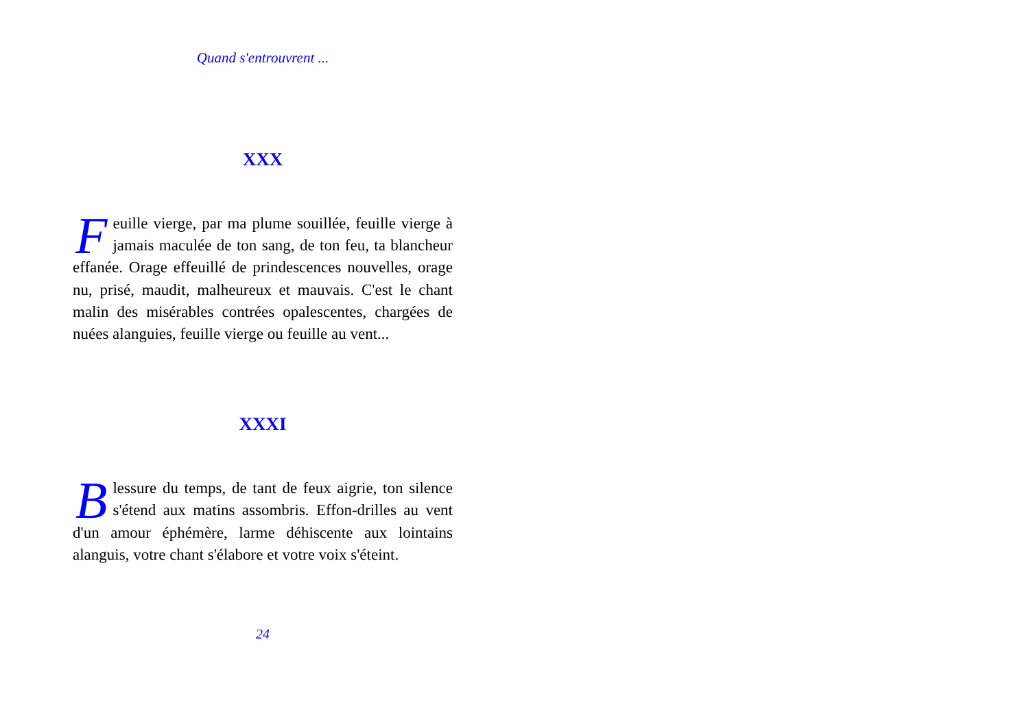Quand s'entrouvrent ...
XXX
Feuille vierge, par ma plume souillée, feuille vierge à jamais maculée de ton sang, de ton feu, ta blancheur effanée. Orage effeuillé de prindescences nouvelles, orage nu, prisé, maudit, malheureux et mauvais. C'est le chant malin des misérables contrées opalescentes, chargées de nuées alanguies, feuille vierge ou feuille au vent...
XXXI
Blessure du temps, de tant de feux aigrie, ton silence s'étend aux matins assombris. Effon-drilles au vent d'un amour éphémère, larme déhiscente aux lointains alanguis, votre chant s'élabore et votre voix s'éteint.
24